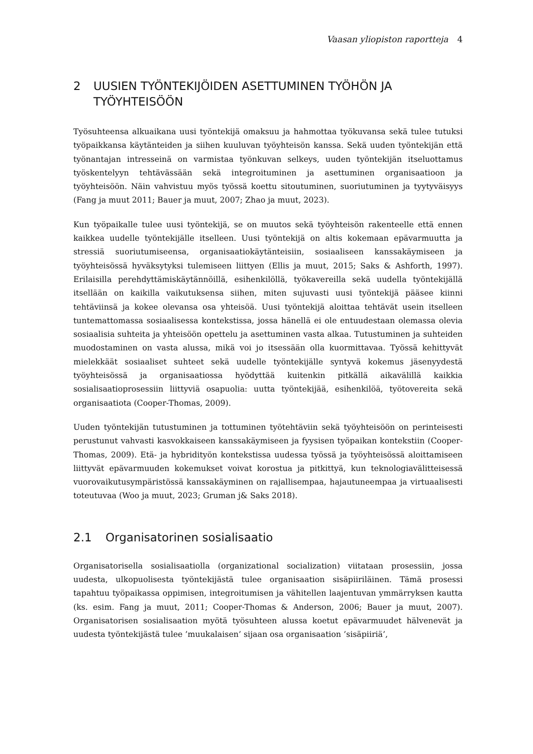Vaasan yliopiston raportteja 4
2 UUSIEN TYÖNTEKIJÖIDEN ASETTUMINEN TYÖHÖN JA TYÖYHTEISÖÖN
Työsuhteensa alkuaikana uusi työntekijä omaksuu ja hahmottaa työkuvansa sekä tulee tutuksi työpaikkansa käytänteiden ja siihen kuuluvan työyhteisön kanssa. Sekä uuden työntekijän että työnantajan intresseinä on varmistaa työnkuvan selkeys, uuden työntekijän itseluottamus työskentelyyn tehtävässään sekä integroituminen ja asettuminen organisaatioon ja työyhteisöön. Näin vahvistuu myös työssä koettu sitoutuminen, suoriutuminen ja tyytyväisyys (Fang ja muut 2011; Bauer ja muut, 2007; Zhao ja muut, 2023).
Kun työpaikalle tulee uusi työntekijä, se on muutos sekä työyhteisön rakenteelle että ennen kaikkea uudelle työntekijälle itselleen. Uusi työntekijä on altis kokemaan epävarmuutta ja stressiä suoriutumiseensa, organisaatiokäytänteisiin, sosiaaliseen kanssakäymiseen ja työyhteisössä hyväksytyksi tulemiseen liittyen (Ellis ja muut, 2015; Saks & Ashforth, 1997). Erilaisilla perehdyttämiskäytännöillä, esihenkilöllä, työkavereilla sekä uudella työntekijällä itsellään on kaikilla vaikutuksensa siihen, miten sujuvasti uusi työntekijä pääsee kiinni tehtäviinsä ja kokee olevansa osa yhteisöä. Uusi työntekijä aloittaa tehtävät usein itselleen tuntemattomassa sosiaalisessa kontekstissa, jossa hänellä ei ole entuudestaan olemassa olevia sosiaalisia suhteita ja yhteisöön opettelu ja asettuminen vasta alkaa. Tutustuminen ja suhteiden muodostaminen on vasta alussa, mikä voi jo itsessään olla kuormittavaa. Työssä kehittyvät mielekkäät sosiaaliset suhteet sekä uudelle työntekijälle syntyvä kokemus jäsenyydestä työyhteisössä ja organisaatiossa hyödyttää kuitenkin pitkällä aikavälillä kaikkia sosialisaatioprosessiin liittyviä osapuolia: uutta työntekijää, esihenkilöä, työtovereita sekä organisaatiota (Cooper-Thomas, 2009).
Uuden työntekijän tutustuminen ja tottuminen työtehtäviin sekä työyhteisöön on perinteisesti perustunut vahvasti kasvokkaiseen kanssakäymiseen ja fyysisen työpaikan kontekstiin (Cooper-Thomas, 2009). Etä- ja hybridityön kontekstissa uudessa työssä ja työyhteisössä aloittamiseen liittyvät epävarmuuden kokemukset voivat korostua ja pitkittyä, kun teknologiavälitteisessä vuorovaikutusympäristössä kanssakäyminen on rajallisempaa, hajautuneempaa ja virtuaalisesti toteutuvaa (Woo ja muut, 2023; Gruman j& Saks 2018).
2.1 Organisatorinen sosialisaatio
Organisatorisella sosialisaatiolla (organizational socialization) viitataan prosessiin, jossa uudesta, ulkopuolisesta työntekijästä tulee organisaation sisäpiiriläinen. Tämä prosessi tapahtuu työpaikassa oppimisen, integroitumisen ja vähitellen laajentuvan ymmärryksen kautta (ks. esim. Fang ja muut, 2011; Cooper-Thomas & Anderson, 2006; Bauer ja muut, 2007). Organisatorisen sosialisaation myötä työsuhteen alussa koetut epävarmuudet hälvenevät ja uudesta työntekijästä tulee ’muukalaisen’ sijaan osa organisaation ’sisäpiiriä’,